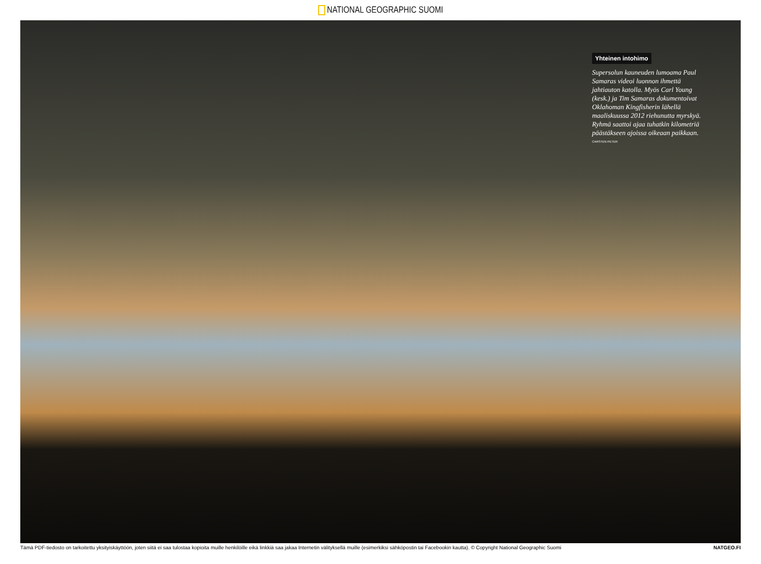NATIONAL GEOGRAPHIC SUOMI
Yhteinen intohimo
Supersolun kauneuden lumoama Paul Samaras videoi luonnon ihmettä jahtiauton katolla. Myös Carl Young (kesk.) ja Tim Samaras dokumentoivat Oklahoman Kingfisherin lähellä maaliskuussa 2012 riehunutta myrskyä. Ryhmä saattoi ajaa tuhatkin kilometriä päästäkseen ajoissa oikeaan paikkaan.
CARSTEN PETER
Tämä PDF-tiedosto on tarkoitettu yksityiskäyttöön, joten siitä ei saa tulostaa kopioita muille henkilöille eikä linkkiä saa jakaa Internetin välityksellä muille (esimerkiksi sähköpostin tai Facebookin kautta). © Copyright National Geographic Suomi NATGEO.FI